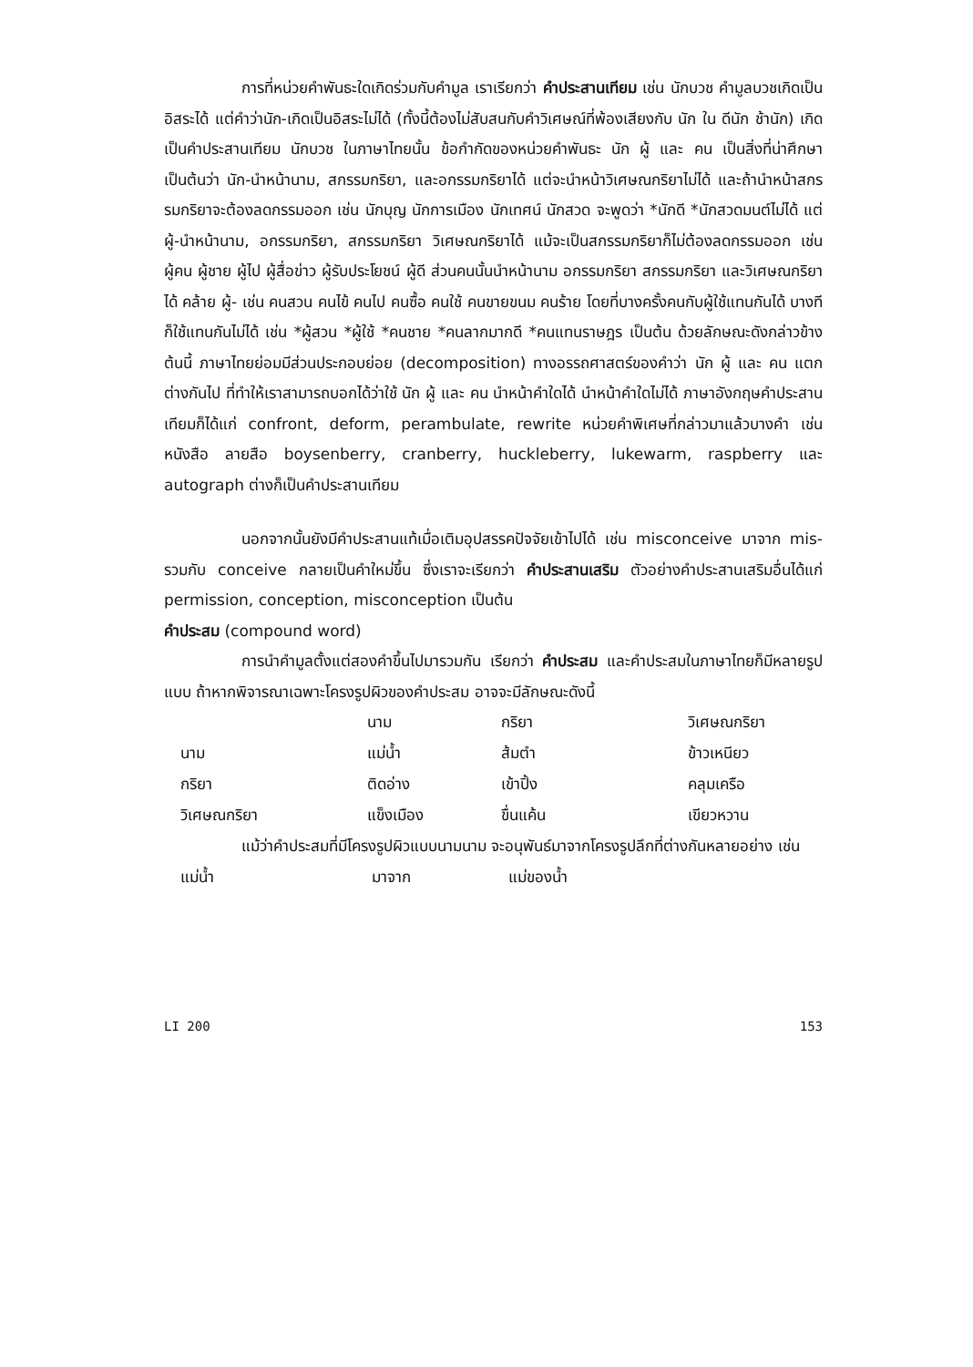การที่หน่วยคำพันธะใดเกิดร่วมกับคำมูล เราเรียกว่า คำประสานเทียม เช่น นักบวช คำมูลบวชเกิดเป็นอิสระได้ แต่คำว่านัก-เกิดเป็นอิสระไม่ได้ (ทั้งนี้ต้องไม่สับสนกับคำวิเศษณ์ที่พ้องเสียงกับ นัก ใน ดีนัก ช้านัก) เกิดเป็นคำประสานเทียม นักบวช ในภาษาไทยนั้น ข้อกำกัดของหน่วยคำพันธะ นัก ผู้ และ คน เป็นสิ่งที่น่าศึกษา เป็นต้นว่า นัก-นำหน้านาม, สกรรมกริยา, และอกรรมกริยาได้ แต่จะนำหน้าวิเศษณกริยาไม่ได้ และถ้านำหน้าสกรรมกริยาจะต้องลดกรรมออก เช่น นักบุญ นักการเมือง นักเทศน์ นักสวด จะพูดว่า *นักดี *นักสวดมนต์ไม่ได้ แต่ ผู้-นำหน้านาม, อกรรมกริยา, สกรรมกริยา วิเศษณกริยาได้ แม้จะเป็นสกรรมกริยาก็ไม่ต้องลดกรรมออก เช่น ผู้คน ผู้ชาย ผู้ไป ผู้สื่อข่าว ผู้รับประโยชน์ ผู้ดี ส่วนคนนั้นนำหน้านาม อกรรมกริยา สกรรมกริยา และวิเศษณกริยาได้ คล้าย ผู้- เช่น คนสวน คนไข้ คนไป คนซื้อ คนใช้ คนขายขนม คนร้าย โดยที่บางครั้งคนกับผู้ใช้แทนกันได้ บางทีก็ใช้แทนกันไม่ได้ เช่น *ผู้สวน *ผู้ใช้ *คนชาย *คนลากมากดี *คนแทนราษฎร เป็นต้น ด้วยลักษณะดังกล่าวข้างต้นนี้ ภาษาไทยย่อมมีส่วนประกอบย่อย (decomposition) ทางอรรถศาสตร์ของคำว่า นัก ผู้ และ คน แตกต่างกันไป ที่ทำให้เราสามารถบอกได้ว่าใช้ นัก ผู้ และ คน นำหน้าคำใดได้ นำหน้าคำใดไม่ได้ ภาษาอังกฤษคำประสานเทียมก็ได้แก่ confront, deform, perambulate, rewrite หน่วยคำพิเศษที่กล่าวมาแล้วบางคำ เช่น หนังสือ ลายสือ boysenberry, cranberry, huckleberry, lukewarm, raspberry และ autograph ต่างก็เป็นคำประสานเทียม
นอกจากนั้นยังมีคำประสานแท้เมื่อเติมอุปสรรคปัจจัยเข้าไปได้ เช่น misconceive มาจาก mis- รวมกับ conceive กลายเป็นคำใหม่ขึ้น ซึ่งเราจะเรียกว่า คำประสานเสริม ตัวอย่างคำประสานเสริมอื่นได้แก่ permission, conception, misconception เป็นต้น
คำประสม (compound word)
การนำคำมูลตั้งแต่สองคำขึ้นไปมารวมกัน เรียกว่า คำประสม และคำประสมในภาษาไทยก็มีหลายรูปแบบ ถ้าหากพิจารณาเฉพาะโครงรูปผิวของคำประสม อาจจะมีลักษณะดังนี้
| | นาม | กริยา | วิเศษณกริยา |
| นาม | แม่น้ำ | ส้มตำ | ข้าวเหนียว |
| กริยา | ติดอ่าง | เข้าปิ้ง | คลุมเครือ |
| วิเศษณกริยา | แข็งเมือง | ขื่นแค้น | เขียวหวาน |
แม้ว่าคำประสมที่มีโครงรูปผิวแบบนามนาม จะอนุพันธ์มาจากโครงรูปลึกที่ต่างกันหลายอย่าง เช่น
| แม่น้ำ | มาจาก | แม่ของน้ำ |
LI 200 153